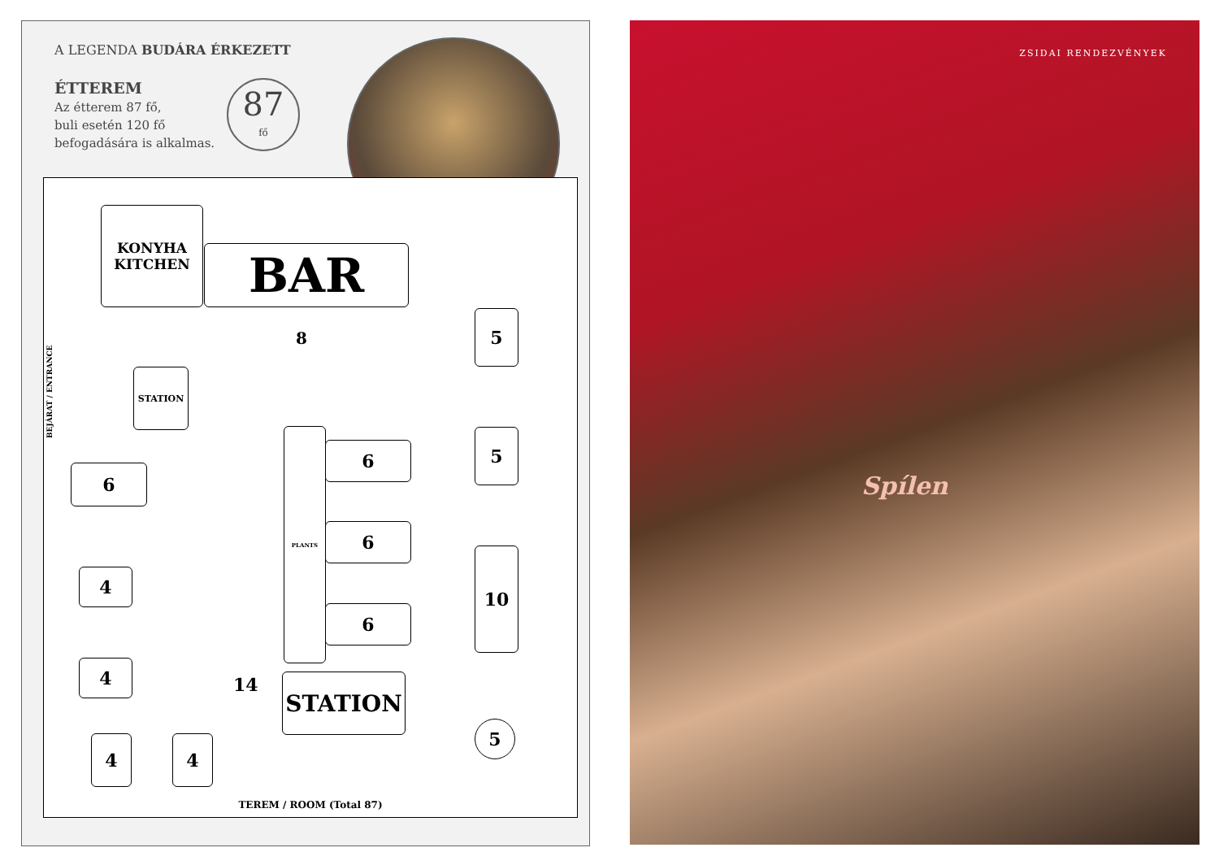A LEGENDA BUDÁRA ÉRKEZETT
ÉTTEREM
Az étterem 87 fő,
buli esetén 120 fő
befogadására is alkalmas.
87
fő
BEJÁRAT / ENTRANCE
KONYHA
KITCHEN
BAR
STATION
8
6
4
4
4 4
PLANTS
6
6
6
14 STATION
5
5
10
5
TEREM / ROOM (Total 87)
ZSIDAI RENDEZVÉNYEK
Spílen